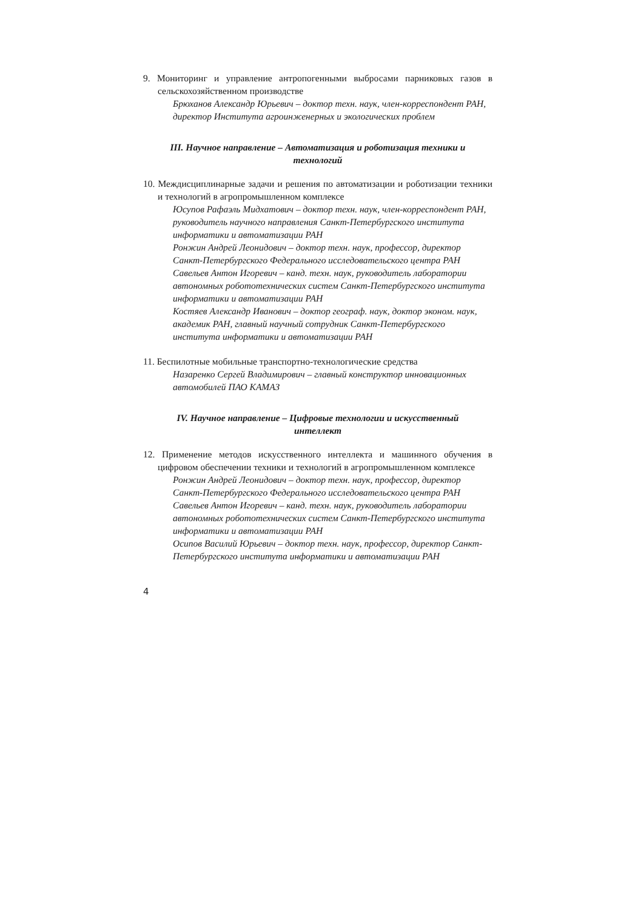9. Мониторинг и управление антропогенными выбросами парниковых газов в сельскохозяйственном производстве
Брюханов Александр Юрьевич – доктор техн. наук, член-корреспондент РАН, директор Института агроинженерных и экологических проблем
III. Научное направление – Автоматизация и роботизация техники и технологий
10. Междисциплинарные задачи и решения по автоматизации и роботизации техники и технологий в агропромышленном комплексе
Юсупов Рафаэль Мидхатович – доктор техн. наук, член-корреспондент РАН, руководитель научного направления Санкт-Петербургского института информатики и автоматизации РАН
Ронжин Андрей Леонидович – доктор техн. наук, профессор, директор Санкт-Петербургского Федерального исследовательского центра РАН
Савельев Антон Игоревич – канд. техн. наук, руководитель лаборатории автономных робототехнических систем Санкт-Петербургского института информатики и автоматизации РАН
Костяев Александр Иванович – доктор географ. наук, доктор эконом. наук, академик РАН, главный научный сотрудник Санкт-Петербургского института информатики и автоматизации РАН
11. Беспилотные мобильные транспортно-технологические средства
Назаренко Сергей Владимирович – главный конструктор инновационных автомобилей ПАО КАМАЗ
IV. Научное направление – Цифровые технологии и искусственный интеллект
12. Применение методов искусственного интеллекта и машинного обучения в цифровом обеспечении техники и технологий в агропромышленном комплексе
Ронжин Андрей Леонидович – доктор техн. наук, профессор, директор Санкт-Петербургского Федерального исследовательского центра РАН
Савельев Антон Игоревич – канд. техн. наук, руководитель лаборатории автономных робототехнических систем Санкт-Петербургского института информатики и автоматизации РАН
Осипов Василий Юрьевич – доктор техн. наук, профессор, директор Санкт-Петербургского института информатики и автоматизации РАН
4